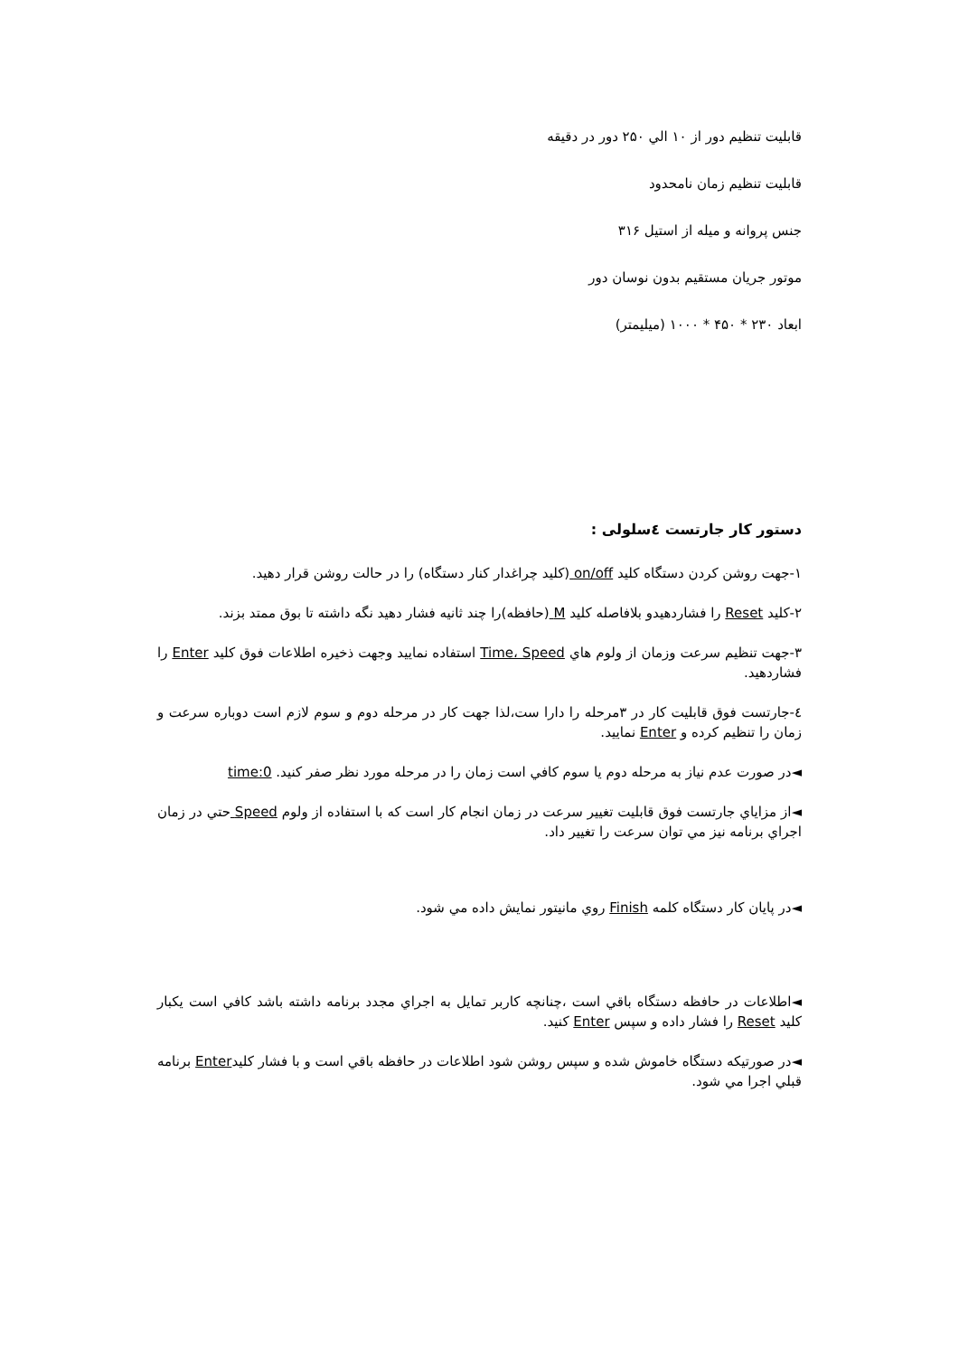قابليت تنظيم دور از ۱۰ الي ۲۵۰ دور در دقيقه
قابليت تنظيم زمان نامحدود
جنس پروانه و ميله از استيل ۳۱۶
موتور جريان مستقيم بدون نوسان دور
ابعاد ۲۳۰ * ۴۵۰ * ۱۰۰۰ (ميليمتر)
دستور كار جارتست ٤سلولی :
۱-جهت روشن كردن دستگاه كليد on/off (كليد چراغدار كنار دستگاه) را در حالت روشن قرار دهيد.
۲-كليد Reset را فشاردهيدو بلافاصله كليد M (حافظه)را چند ثانيه فشار دهيد نگه داشته تا بوق ممتد بزند.
۳-جهت تنظيم سرعت وزمان از ولوم هاي Time، Speed استفاده نماييد وجهت ذخيره اطلاعات فوق كليد Enter را فشاردهيد.
٤-جارتست فوق قابليت كار در ۳مرحله را دارا ست،لذا جهت كار در مرحله دوم و سوم لازم است دوباره سرعت و زمان را تنظيم كرده و Enter نماييد.
◄در صورت عدم نياز به مرحله دوم يا سوم كافي است زمان را در مرحله مورد نظر صفر كنيد. time:0
◄از مزاياي جارتست فوق قابليت تغيير سرعت در زمان انجام كار است كه با استفاده از ولوم Speed حتي در زمان اجراي برنامه نيز مي توان سرعت را تغيير داد.
◄در پايان كار دستگاه كلمه Finish روي مانيتور نمايش داده مي شود.
◄اطلاعات در حافظه دستگاه باقي است ،چنانچه كاربر تمايل به اجراي مجدد برنامه داشته باشد كافي است يكبار كليد Reset را فشار داده و سپس Enter كنيد.
◄در صورتيكه دستگاه خاموش شده و سپس روشن شود اطلاعات در حافظه باقي است و با فشار كليدEnter برنامه قبلي اجرا مي شود.